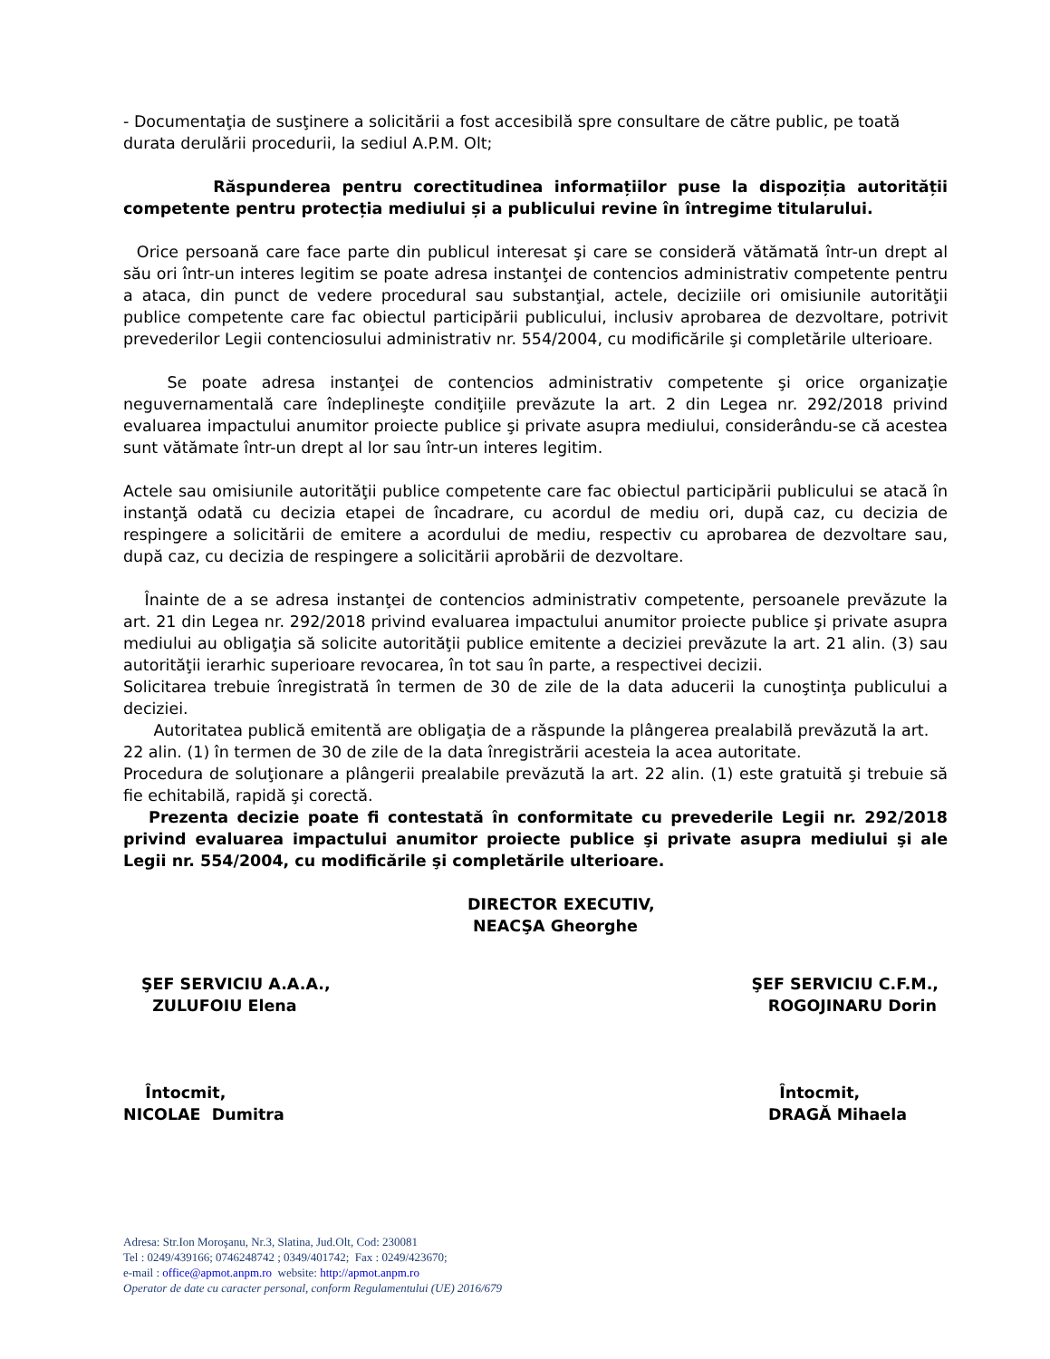- Documentaţia de susţinere a solicitării a fost accesibilă spre consultare de către public, pe toată durata derulării procedurii, la sediul A.P.M. Olt;
Răspunderea pentru corectitudinea informațiilor puse la dispoziția autorității competente pentru protecția mediului și a publicului revine în întregime titularului.
Orice persoană care face parte din publicul interesat şi care se consideră vătămată într-un drept al său ori într-un interes legitim se poate adresa instanţei de contencios administrativ competente pentru a ataca, din punct de vedere procedural sau substanţial, actele, deciziile ori omisiunile autorităţii publice competente care fac obiectul participării publicului, inclusiv aprobarea de dezvoltare, potrivit prevederilor Legii contenciosului administrativ nr. 554/2004, cu modificările şi completările ulterioare.
Se poate adresa instanţei de contencios administrativ competente şi orice organizaţie neguvernamentală care îndeplineşte condiţiile prevăzute la art. 2 din Legea nr. 292/2018 privind evaluarea impactului anumitor proiecte publice şi private asupra mediului, considerându-se că acestea sunt vătămate într-un drept al lor sau într-un interes legitim.
Actele sau omisiunile autorităţii publice competente care fac obiectul participării publicului se atacă în instanţă odată cu decizia etapei de încadrare, cu acordul de mediu ori, după caz, cu decizia de respingere a solicitării de emitere a acordului de mediu, respectiv cu aprobarea de dezvoltare sau, după caz, cu decizia de respingere a solicitării aprobării de dezvoltare.
Înainte de a se adresa instanţei de contencios administrativ competente, persoanele prevăzute la art. 21 din Legea nr. 292/2018 privind evaluarea impactului anumitor proiecte publice şi private asupra mediului au obligaţia să solicite autorităţii publice emitente a deciziei prevăzute la art. 21 alin. (3) sau autorităţii ierarhic superioare revocarea, în tot sau în parte, a respectivei decizii.
Solicitarea trebuie înregistrată în termen de 30 de zile de la data aducerii la cunoştinţa publicului a deciziei.
Autoritatea publică emitentă are obligaţia de a răspunde la plângerea prealabilă prevăzută la art. 22 alin. (1) în termen de 30 de zile de la data înregistrării acesteia la acea autoritate.
Procedura de soluţionare a plângerii prealabile prevăzută la art. 22 alin. (1) este gratuită şi trebuie să fie echitabilă, rapidă şi corectă.
Prezenta decizie poate fi contestată în conformitate cu prevederile Legii nr. 292/2018 privind evaluarea impactului anumitor proiecte publice şi private asupra mediului şi ale Legii nr. 554/2004, cu modificările şi completările ulterioare.
DIRECTOR EXECUTIV,
NEACŞA Gheorghe
ŞEF SERVICIU A.A.A.,
ZULUFOIU Elena
ŞEF SERVICIU C.F.M.,
ROGOJINARU Dorin
Întocmit,
NICOLAE Dumitra
Întocmit,
DRAGĂ Mihaela
Adresa: Str.Ion Moroşanu, Nr.3, Slatina, Jud.Olt, Cod: 230081
Tel : 0249/439166; 0746248742 ; 0349/401742; Fax : 0249/423670;
e-mail : office@apmot.anpm.ro website: http://apmot.anpm.ro
Operator de date cu caracter personal, conform Regulamentului (UE) 2016/679